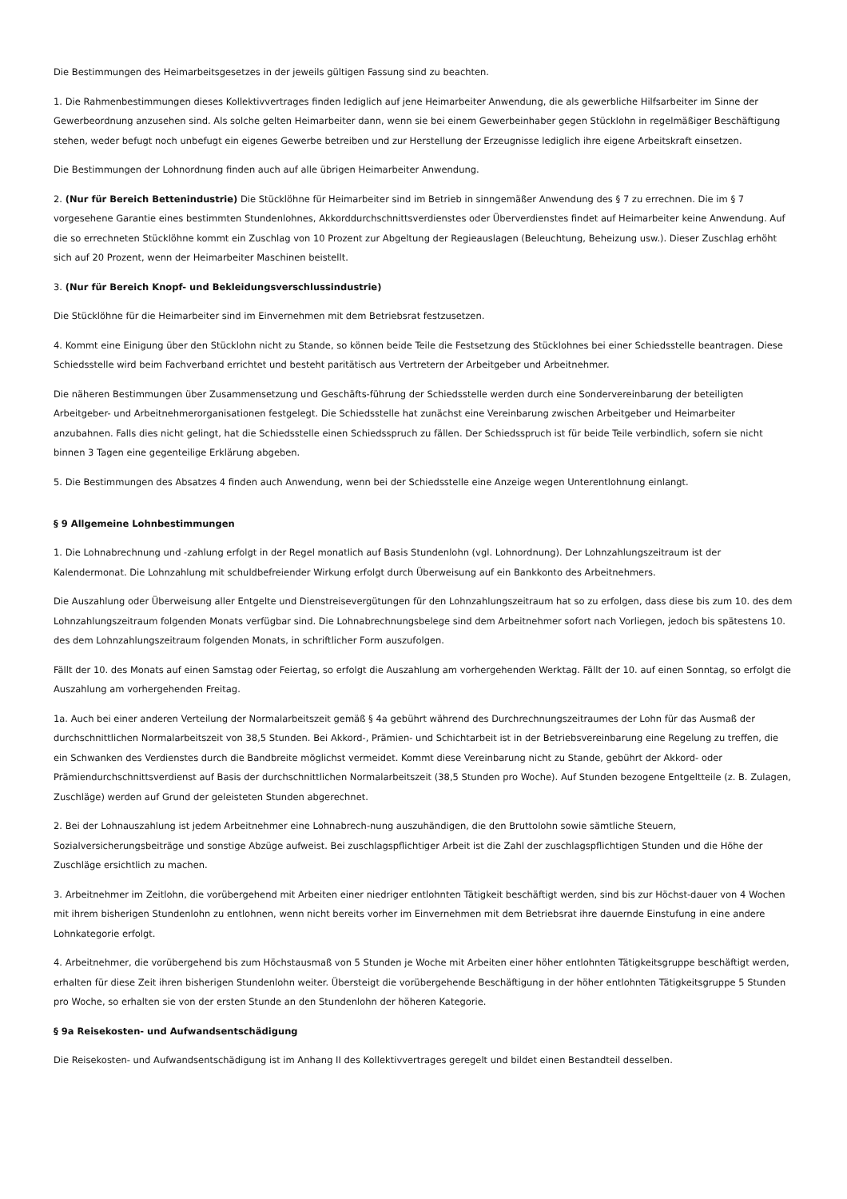Die Bestimmungen des Heimarbeitsgesetzes in der jeweils gültigen Fassung sind zu beachten.
1. Die Rahmenbestimmungen dieses Kollektivvertrages finden lediglich auf jene Heimarbeiter Anwendung, die als gewerbliche Hilfsarbeiter im Sinne der Gewerbeordnung anzusehen sind. Als solche gelten Heimarbeiter dann, wenn sie bei einem Gewerbeinhaber gegen Stücklohn in regelmäßiger Beschäftigung stehen, weder befugt noch unbefugt ein eigenes Gewerbe betreiben und zur Herstellung der Erzeugnisse lediglich ihre eigene Arbeitskraft einsetzen.
Die Bestimmungen der Lohnordnung finden auch auf alle übrigen Heimarbeiter Anwendung.
2. (Nur für Bereich Bettenindustrie) Die Stücklöhne für Heimarbeiter sind im Betrieb in sinngemäßer Anwendung des § 7 zu errechnen. Die im § 7 vorgesehene Garantie eines bestimmten Stundenlohnes, Akkorddurchschnittsverdienstes oder Überverdienstes findet auf Heimarbeiter keine Anwendung. Auf die so errechneten Stücklöhne kommt ein Zuschlag von 10 Prozent zur Abgeltung der Regieauslagen (Beleuchtung, Beheizung usw.). Dieser Zuschlag erhöht sich auf 20 Prozent, wenn der Heimarbeiter Maschinen beistellt.
3. (Nur für Bereich Knopf- und Bekleidungsverschlussindustrie)
Die Stücklöhne für die Heimarbeiter sind im Einvernehmen mit dem Betriebsrat festzusetzen.
4. Kommt eine Einigung über den Stücklohn nicht zu Stande, so können beide Teile die Festsetzung des Stücklohnes bei einer Schiedsstelle beantragen. Diese Schiedsstelle wird beim Fachverband errichtet und besteht paritätisch aus Vertretern der Arbeitgeber und Arbeitnehmer.
Die näheren Bestimmungen über Zusammensetzung und Geschäfts-führung der Schiedsstelle werden durch eine Sondervereinbarung der beteiligten Arbeitgeber- und Arbeitnehmerorganisationen festgelegt. Die Schiedsstelle hat zunächst eine Vereinbarung zwischen Arbeitgeber und Heimarbeiter anzubahnen. Falls dies nicht gelingt, hat die Schiedsstelle einen Schiedsspruch zu fällen. Der Schiedsspruch ist für beide Teile verbindlich, sofern sie nicht binnen 3 Tagen eine gegenteilige Erklärung abgeben.
5. Die Bestimmungen des Absatzes 4 finden auch Anwendung, wenn bei der Schiedsstelle eine Anzeige wegen Unterentlohnung einlangt.
§ 9 Allgemeine Lohnbestimmungen
1. Die Lohnabrechnung und -zahlung erfolgt in der Regel monatlich auf Basis Stundenlohn (vgl. Lohnordnung). Der Lohnzahlungszeitraum ist der Kalendermonat. Die Lohnzahlung mit schuldbefreiender Wirkung erfolgt durch Überweisung auf ein Bankkonto des Arbeitnehmers.
Die Auszahlung oder Überweisung aller Entgelte und Dienstreisevergütungen für den Lohnzahlungszeitraum hat so zu erfolgen, dass diese bis zum 10. des dem Lohnzahlungszeitraum folgenden Monats verfügbar sind. Die Lohnabrechnungsbelege sind dem Arbeitnehmer sofort nach Vorliegen, jedoch bis spätestens 10. des dem Lohnzahlungszeitraum folgenden Monats, in schriftlicher Form auszufolgen.
Fällt der 10. des Monats auf einen Samstag oder Feiertag, so erfolgt die Auszahlung am vorhergehenden Werktag. Fällt der 10. auf einen Sonntag, so erfolgt die Auszahlung am vorhergehenden Freitag.
1a. Auch bei einer anderen Verteilung der Normalarbeitszeit gemäß § 4a gebührt während des Durchrechnungszeitraumes der Lohn für das Ausmaß der durchschnittlichen Normalarbeitszeit von 38,5 Stunden. Bei Akkord-, Prämien- und Schichtarbeit ist in der Betriebsvereinbarung eine Regelung zu treffen, die ein Schwanken des Verdienstes durch die Bandbreite möglichst vermeidet. Kommt diese Vereinbarung nicht zu Stande, gebührt der Akkord- oder Prämiendurchschnittsverdienst auf Basis der durchschnittlichen Normalarbeitszeit (38,5 Stunden pro Woche). Auf Stunden bezogene Entgeltteile (z. B. Zulagen, Zuschläge) werden auf Grund der geleisteten Stunden abgerechnet.
2. Bei der Lohnauszahlung ist jedem Arbeitnehmer eine Lohnabrech-nung auszuhändigen, die den Bruttolohn sowie sämtliche Steuern, Sozialversicherungsbeiträge und sonstige Abzüge aufweist. Bei zuschlagspflichtiger Arbeit ist die Zahl der zuschlagspflichtigen Stunden und die Höhe der Zuschläge ersichtlich zu machen.
3. Arbeitnehmer im Zeitlohn, die vorübergehend mit Arbeiten einer niedriger entlohnten Tätigkeit beschäftigt werden, sind bis zur Höchst-dauer von 4 Wochen mit ihrem bisherigen Stundenlohn zu entlohnen, wenn nicht bereits vorher im Einvernehmen mit dem Betriebsrat ihre dauernde Einstufung in eine andere Lohnkategorie erfolgt.
4. Arbeitnehmer, die vorübergehend bis zum Höchstausmaß von 5 Stunden je Woche mit Arbeiten einer höher entlohnten Tätigkeitsgruppe beschäftigt werden, erhalten für diese Zeit ihren bisherigen Stundenlohn weiter. Übersteigt die vorübergehende Beschäftigung in der höher entlohnten Tätigkeitsgruppe 5 Stunden pro Woche, so erhalten sie von der ersten Stunde an den Stundenlohn der höheren Kategorie.
§ 9a Reisekosten- und Aufwandsentschädigung
Die Reisekosten- und Aufwandsentschädigung ist im Anhang II des Kollektivvertrages geregelt und bildet einen Bestandteil desselben.